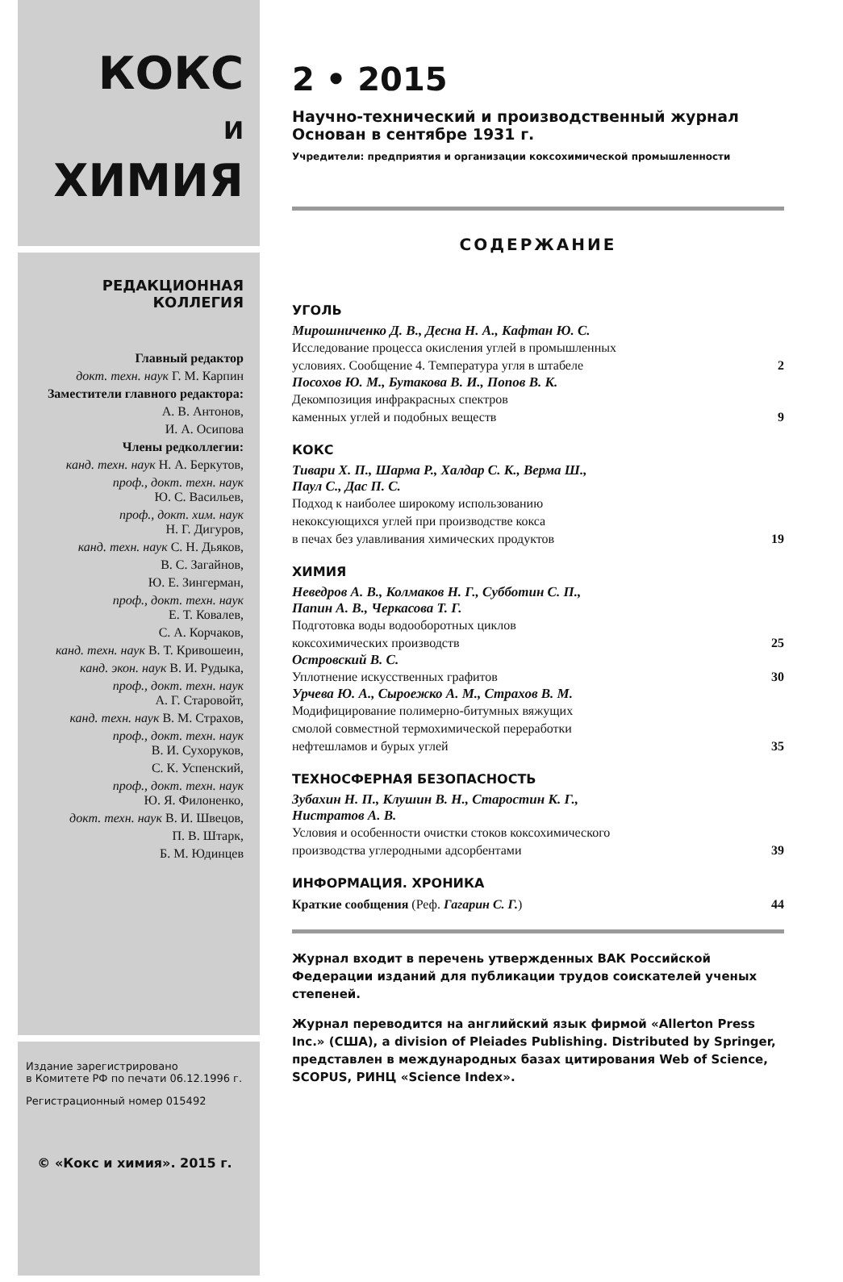КОКС
И
ХИМИЯ
РЕДАКЦИОННАЯ
КОЛЛЕГИЯ
Главный редактор
докт. техн. наук Г. М. Карпин
Заместители главного редактора:
А. В. Антонов,
И. А. Осипова
Члены редколлегии:
канд. техн. наук Н. А. Беркутов,
проф., докт. техн. наук
Ю. С. Васильев,
проф., докт. хим. наук
Н. Г. Дигуров,
канд. техн. наук С. Н. Дьяков,
В. С. Загайнов,
Ю. Е. Зингерман,
проф., докт. техн. наук
Е. Т. Ковалев,
С. А. Корчаков,
канд. техн. наук В. Т. Кривошеин,
канд. экон. наук В. И. Рудыка,
проф., докт. техн. наук
А. Г. Старовойт,
канд. техн. наук В. М. Страхов,
проф., докт. техн. наук
В. И. Сухоруков,
С. К. Успенский,
проф., докт. техн. наук
Ю. Я. Филоненко,
докт. техн. наук В. И. Швецов,
П. В. Штарк,
Б. М. Юдинцев
Издание зарегистрировано
в Комитете РФ по печати 06.12.1996 г.
Регистрационный номер 015492
© «Кокс и химия». 2015 г.
2 • 2015
Научно-технический и производственный журнал
Основан в сентябре 1931 г.
Учредители: предприятия и организации коксохимической промышленности
СОДЕРЖАНИЕ
УГОЛЬ
Мирошниченко Д. В., Десна Н. А., Кафтан Ю. С.
Исследование процесса окисления углей в промышленных
условиях. Сообщение 4. Температура угля в штабеле 2
Посохов Ю. М., Бутакова В. И., Попов В. К.
Декомпозиция инфракрасных спектров
каменных углей и подобных веществ 9
КОКС
Тивари Х. П., Шарма Р., Халдар С. К., Верма Ш.,
Паул С., Дас П. С.
Подход к наиболее широкому использованию
некоксующихся углей при производстве кокса
в печах без улавливания химических продуктов 19
ХИМИЯ
Неведров А. В., Колмаков Н. Г., Субботин С. П.,
Папин А. В., Черкасова Т. Г.
Подготовка воды водооборотных циклов
коксохимических производств 25
Островский В. С.
Уплотнение искусственных графитов 30
Урчева Ю. А., Сыроежко А. М., Страхов В. М.
Модифицирование полимерно-битумных вяжущих
смолой совместной термохимической переработки
нефтешламов и бурых углей 35
ТЕХНОСФЕРНАЯ БЕЗОПАСНОСТЬ
Зубахин Н. П., Клушин В. Н., Старостин К. Г.,
Нистратов А. В.
Условия и особенности очистки стоков коксохимического
производства углеродными адсорбентами 39
ИНФОРМАЦИЯ. ХРОНИКА
Краткие сообщения (Реф. Гагарин С. Г.) 44
Журнал входит в перечень утвержденных ВАК Российской Федерации изданий для публикации трудов соискателей ученых степеней.
Журнал переводится на английский язык фирмой «Allerton Press Inc.» (США), a division of Pleiades Publishing. Distributed by Springer, представлен в международных базах цитирования Web of Science, SCOPUS, РИНЦ «Science Index».